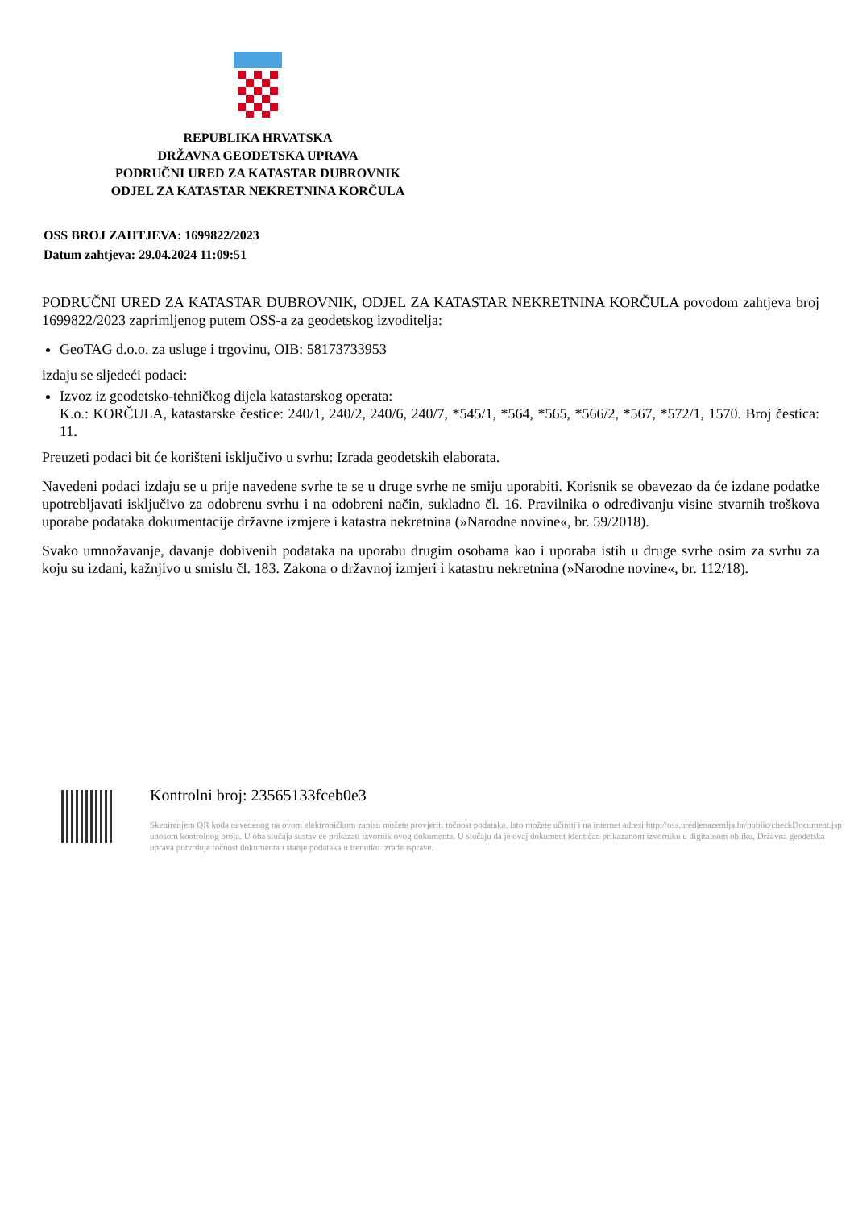REPUBLIKA HRVATSKA
DRŽAVNA GEODETSKA UPRAVA
PODRUČNI URED ZA KATASTAR DUBROVNIK
ODJEL ZA KATASTAR NEKRETNINA KORČULA
OSS BROJ ZAHTJEVA: 1699822/2023
Datum zahtjeva: 29.04.2024 11:09:51
PODRUČNI URED ZA KATASTAR DUBROVNIK, ODJEL ZA KATASTAR NEKRETNINA KORČULA povodom zahtjeva broj 1699822/2023 zaprimljenog putem OSS-a za geodetskog izvoditelja:
GeoTAG d.o.o. za usluge i trgovinu, OIB: 58173733953
izdaju se sljedeći podaci:
Izvoz iz geodetsko-tehničkog dijela katastarskog operata:
K.o.: KORČULA, katastarske čestice: 240/1, 240/2, 240/6, 240/7, *545/1, *564, *565, *566/2, *567, *572/1, 1570. Broj čestica: 11.
Preuzeti podaci bit će korišteni isključivo u svrhu: Izrada geodetskih elaborata.
Navedeni podaci izdaju se u prije navedene svrhe te se u druge svrhe ne smiju uporabiti. Korisnik se obavezao da će izdane podatke upotrebljavati isključivo za odobrenu svrhu i na odobreni način, sukladno čl. 16. Pravilnika o određivanju visine stvarnih troškova uporabe podataka dokumentacije državne izmjere i katastra nekretnina (»Narodne novine«, br. 59/2018).
Svako umnožavanje, davanje dobivenih podataka na uporabu drugim osobama kao i uporaba istih u druge svrhe osim za svrhu za koju su izdani, kažnjivo u smislu čl. 183. Zakona o državnoj izmjeri i katastru nekretnina (»Narodne novine«, br. 112/18).
Kontrolni broj: 23565133fceb0e3
Skeniranjem QR koda navedenog na ovom elektroničkom zapisu možete provjeriti točnost podataka. Isto možete učiniti i na internet adresi http://oss.uredjenazemlja.hr/public/checkDocument.jsp unosom kontrolnog broja. U oba slučaja sustav će prikazati izvornik ovog dokumenta. U slučaju da je ovaj dokument identičan prikazanom izvorniku u digitalnom obliku, Državna geodetska uprava potvrđuje točnost dokumenta i stanje podataka u trenutku izrade isprave.